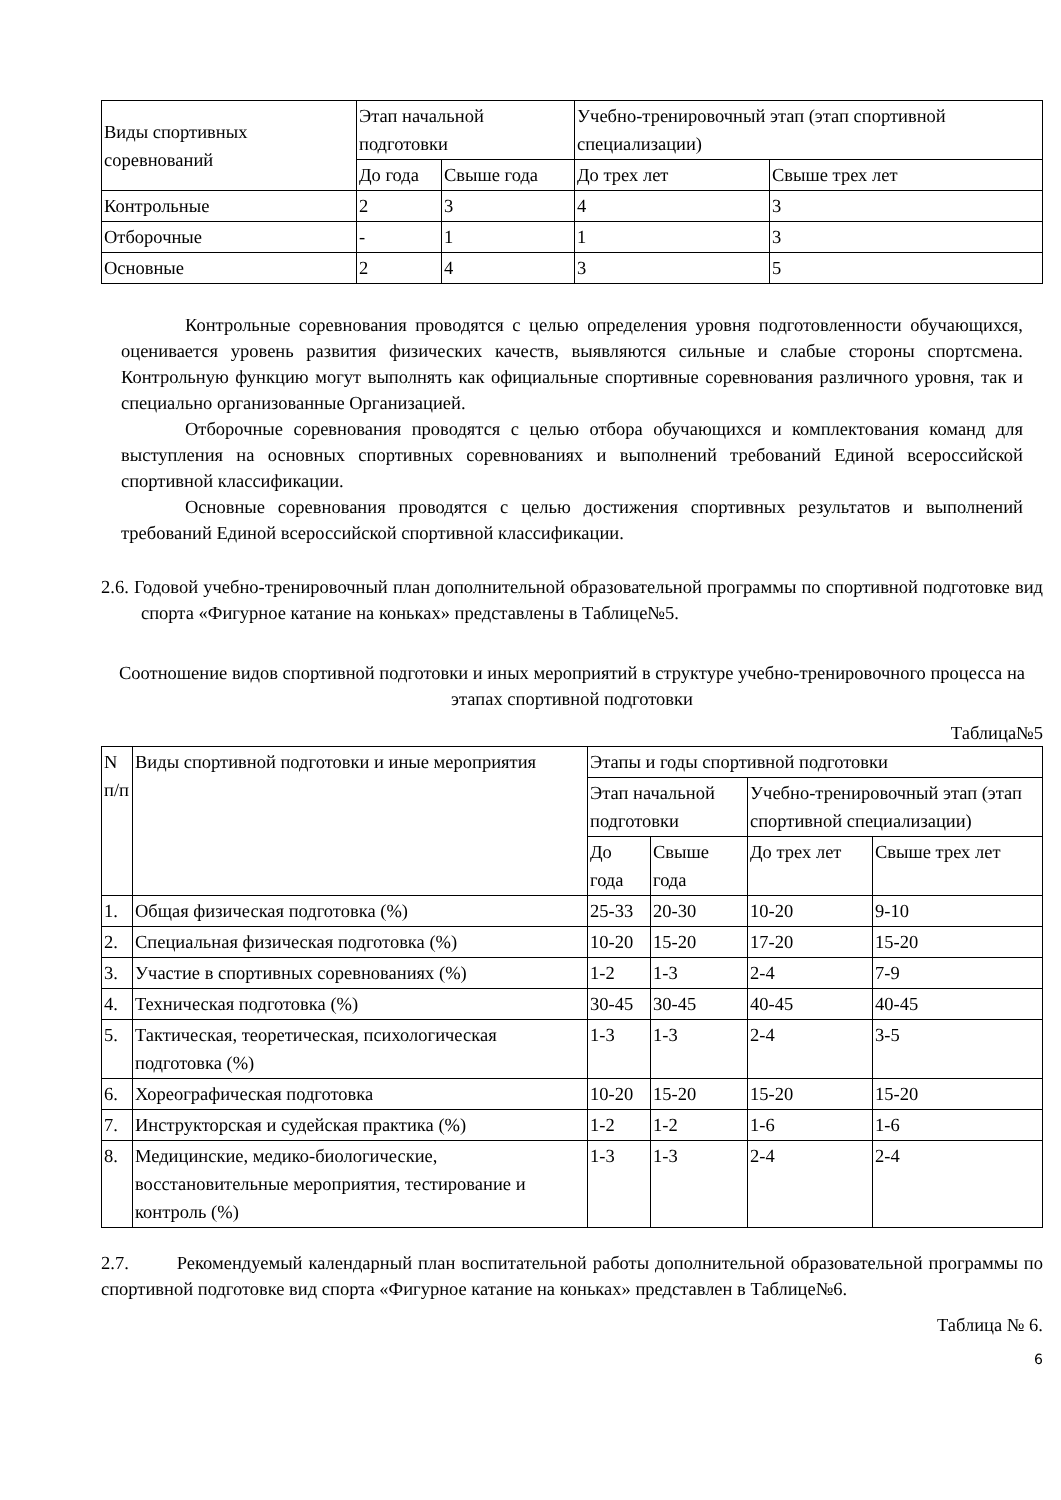| Виды спортивных соревнований | Этап начальной подготовки | | Учебно-тренировочный этап (этап спортивной специализации) | |
| --- | --- | --- | --- | --- |
| | До года | Свыше года | До трех лет | Свыше трех лет |
| Контрольные | 2 | 3 | 4 | 3 |
| Отборочные | - | 1 | 1 | 3 |
| Основные | 2 | 4 | 3 | 5 |
Контрольные соревнования проводятся с целью определения уровня подготовленности обучающихся, оценивается уровень развития физических качеств, выявляются сильные и слабые стороны спортсмена. Контрольную функцию могут выполнять как официальные спортивные соревнования различного уровня, так и специально организованные Организацией.
Отборочные соревнования проводятся с целью отбора обучающихся и комплектования команд для выступления на основных спортивных соревнованиях и выполнений требований Единой всероссийской спортивной классификации.
Основные соревнования проводятся с целью достижения спортивных результатов и выполнений требований Единой всероссийской спортивной классификации.
2.6. Годовой учебно-тренировочный план дополнительной образовательной программы по спортивной подготовке вид спорта «Фигурное катание на коньках» представлены в Таблице№5.
Соотношение видов спортивной подготовки и иных мероприятий в структуре учебно-тренировочного процесса на этапах спортивной подготовки
Таблица№5
| N п/п | Виды спортивной подготовки и иные мероприятия | Этапы и годы спортивной подготовки | | | |
| --- | --- | --- | --- | --- | --- |
| | | Этап начальной подготовки | | Учебно-тренировочный этап (этап спортивной специализации) | |
| | | До года | Свыше года | До трех лет | Свыше трех лет |
| 1. | Общая физическая подготовка (%) | 25-33 | 20-30 | 10-20 | 9-10 |
| 2. | Специальная физическая подготовка (%) | 10-20 | 15-20 | 17-20 | 15-20 |
| 3. | Участие в спортивных соревнованиях (%) | 1-2 | 1-3 | 2-4 | 7-9 |
| 4. | Техническая подготовка (%) | 30-45 | 30-45 | 40-45 | 40-45 |
| 5. | Тактическая, теоретическая, психологическая подготовка (%) | 1-3 | 1-3 | 2-4 | 3-5 |
| 6. | Хореографическая подготовка | 10-20 | 15-20 | 15-20 | 15-20 |
| 7. | Инструкторская и судейская практика (%) | 1-2 | 1-2 | 1-6 | 1-6 |
| 8. | Медицинские, медико-биологические, восстановительные мероприятия, тестирование и контроль (%) | 1-3 | 1-3 | 2-4 | 2-4 |
2.7. Рекомендуемый календарный план воспитательной работы дополнительной образовательной программы по спортивной подготовке вид спорта «Фигурное катание на коньках» представлен в Таблице№6.
Таблица № 6.
6